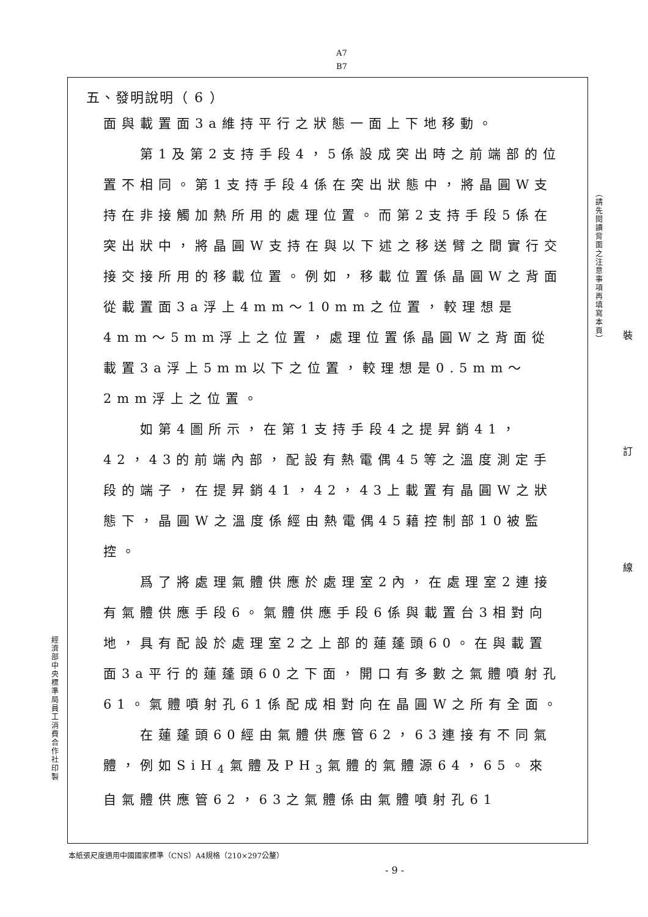A7
B7
五、發明說明（ 6 ）
面與載置面3a維持平行之狀態一面上下地移動。
第1及第2支持手段4，5係設成突出時之前端部的位置不相同。第1支持手段4係在突出狀態中，將晶圓W支持在非接觸加熱所用的處理位置。而第2支持手段5係在突出狀中，將晶圓W支持在與以下述之移送臂之間實行交接交接所用的移載位置。例如，移載位置係晶圓W之背面從載置面3a浮上4mm～10mm之位置，較理想是4mm～5mm浮上之位置，處理位置係晶圓W之背面從載置3a浮上5mm以下之位置，較理想是0.5mm～2mm浮上之位置。
如第4圖所示，在第1支持手段4之提昇銷41，42，43的前端內部，配設有熱電偶45等之溫度測定手段的端子，在提昇銷41，42，43上載置有晶圓W之狀態下，晶圓W之溫度係經由熱電偶45藉控制部10被監控。
爲了將處理氣體供應於處理室2內，在處理室2連接有氣體供應手段6。氣體供應手段6係與載置台3相對向地，具有配設於處理室2之上部的蓮蓬頭60。在與載置面3a平行的蓮蓬頭60之下面，開口有多數之氣體噴射孔61。氣體噴射孔61係配成相對向在晶圓W之所有全面。
在蓮蓬頭60經由氣體供應管62，63連接有不同氣體，例如SiH<sub>4</sub>氣體及PH<sub>3</sub>氣體的氣體源64，65。來自氣體供應管62，63之氣體係由氣體噴射孔61
（請先閱讀背面之注意事項再填寫本頁）
裝
訂
線
經濟部中央標準局員工消費合作社印製
本紙張尺度適用中國國家標準（CNS）A4規格（210×297公釐）
- 9 -